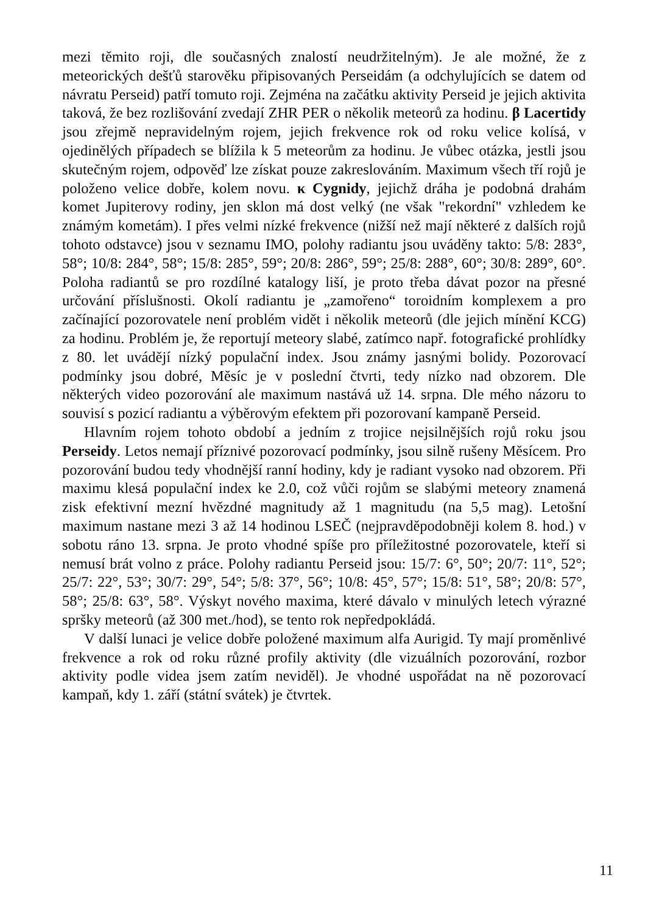mezi těmito roji, dle současných znalostí neudržitelným). Je ale možné, že z meteorických dešťů starověku připisovaných Perseidám (a odchylujících se datem od návratu Perseid) patří tomuto roji. Zejména na začátku aktivity Perseid je jejich aktivita taková, že bez rozlišování zvedají ZHR PER o několik meteorů za hodinu. β Lacertidy jsou zřejmě nepravidelným rojem, jejich frekvence rok od roku velice kolísá, v ojedinělých případech se blížila k 5 meteorům za hodinu. Je vůbec otázka, jestli jsou skutečným rojem, odpověď lze získat pouze zakreslováním. Maximum všech tří rojů je položeno velice dobře, kolem novu. κ Cygnidy, jejichž dráha je podobná drahám komet Jupiterovy rodiny, jen sklon má dost velký (ne však "rekordní" vzhledem ke známým kometám). I přes velmi nízké frekvence (nižší než mají některé z dalších rojů tohoto odstavce) jsou v seznamu IMO, polohy radiantu jsou uváděny takto: 5/8: 283°, 58°; 10/8: 284°, 58°; 15/8: 285°, 59°; 20/8: 286°, 59°; 25/8: 288°, 60°; 30/8: 289°, 60°. Poloha radiantů se pro rozdílné katalogy liší, je proto třeba dávat pozor na přesné určování příslušnosti. Okolí radiantu je „zamořeno“ toroidním komplexem a pro začínající pozorovatele není problém vidět i několik meteorů (dle jejich mínění KCG) za hodinu. Problém je, že reportují meteory slabé, zatímco např. fotografické prohlídky z 80. let uvádějí nízký populační index. Jsou známy jasnými bolidy. Pozorovací podmínky jsou dobré, Měsíc je v poslední čtvrti, tedy nízko nad obzorem. Dle některých video pozorování ale maximum nastává už 14. srpna. Dle mého názoru to souvisí s pozicí radiantu a výběrovým efektem při pozorovaní kampaně Perseid.
Hlavním rojem tohoto období a jedním z trojice nejsilnějších rojů roku jsou Perseidy. Letos nemají příznivé pozorovací podmínky, jsou silně rušeny Měsícem. Pro pozorování budou tedy vhodnější ranní hodiny, kdy je radiant vysoko nad obzorem. Při maximu klesá populační index ke 2.0, což vůči rojům se slabými meteory znamená zisk efektivní mezní hvězdné magnitudy až 1 magnitudu (na 5,5 mag). Letošní maximum nastane mezi 3 až 14 hodinou LSEČ (nejpravděpodobněji kolem 8. hod.) v sobotu ráno 13. srpna. Je proto vhodné spíše pro příležitostné pozorovatele, kteří si nemusí brát volno z práce. Polohy radiantu Perseid jsou: 15/7: 6°, 50°; 20/7: 11°, 52°; 25/7: 22°, 53°; 30/7: 29°, 54°; 5/8: 37°, 56°; 10/8: 45°, 57°; 15/8: 51°, 58°; 20/8: 57°, 58°; 25/8: 63°, 58°. Výskyt nového maxima, které dávalo v minulých letech výrazné spršky meteorů (až 300 met./hod), se tento rok nepředpokládá.
V další lunaci je velice dobře položené maximum alfa Aurigid. Ty mají proměnlivé frekvence a rok od roku různé profily aktivity (dle vizuálních pozorování, rozbor aktivity podle videa jsem zatím neviděl). Je vhodné uspořádat na ně pozorovací kampaň, kdy 1. září (státní svátek) je čtvrtek.
11